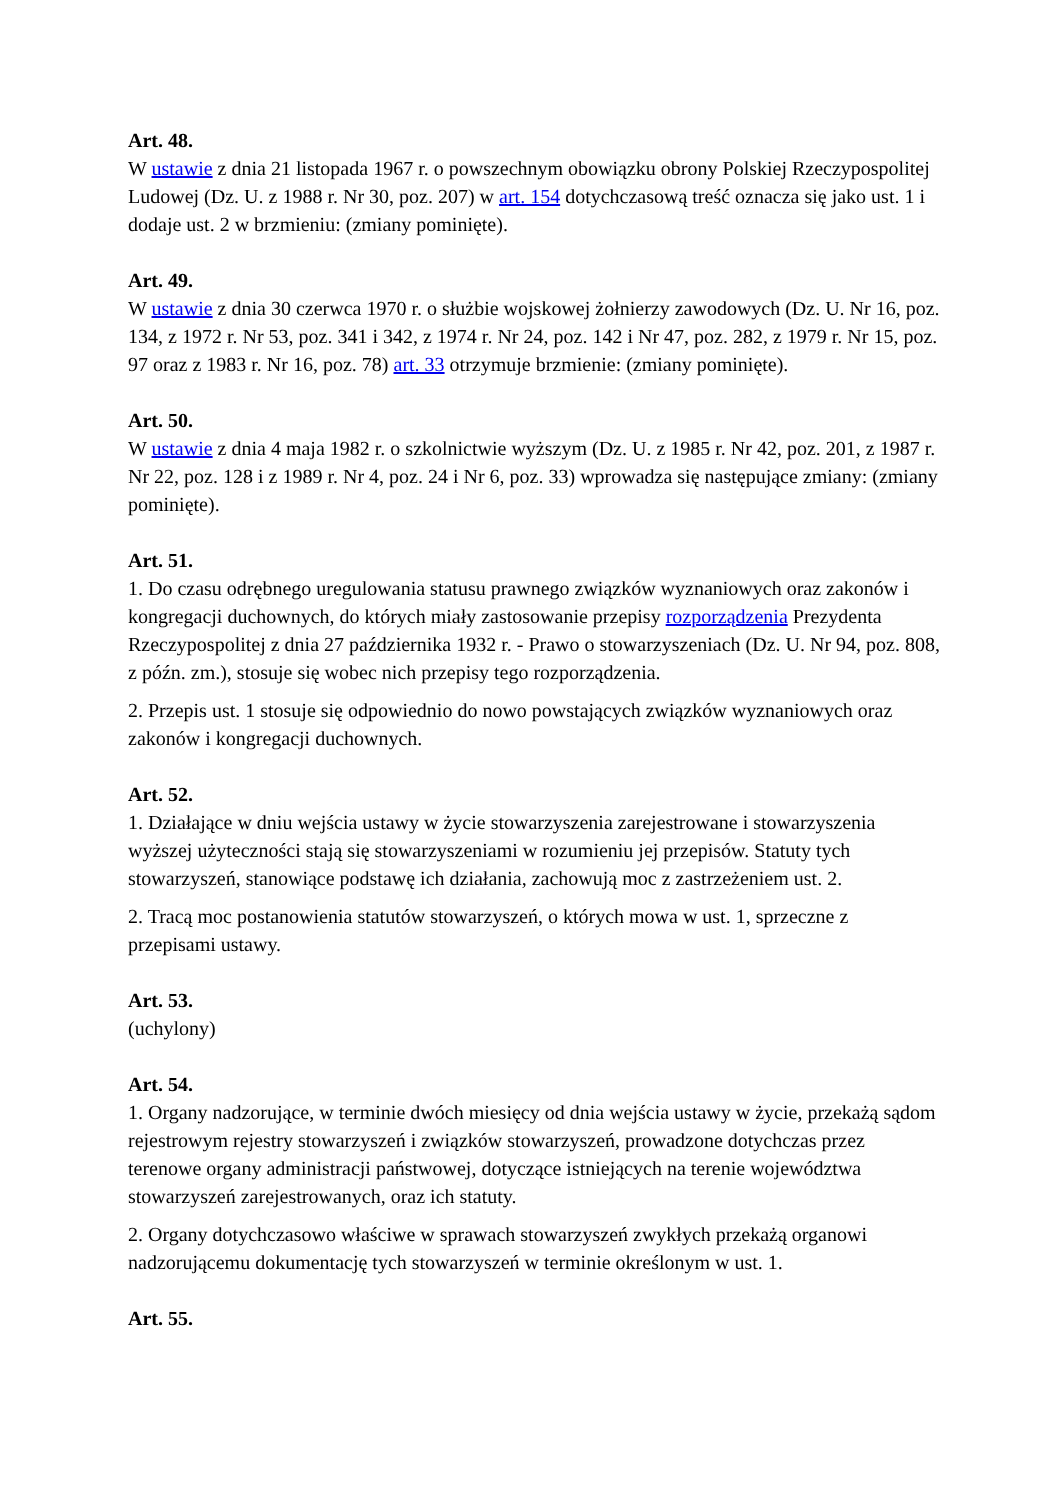Art. 48.
W ustawie z dnia 21 listopada 1967 r. o powszechnym obowiązku obrony Polskiej Rzeczypospolitej Ludowej (Dz. U. z 1988 r. Nr 30, poz. 207) w art. 154 dotychczasową treść oznacza się jako ust. 1 i dodaje ust. 2 w brzmieniu: (zmiany pominięte).
Art. 49.
W ustawie z dnia 30 czerwca 1970 r. o służbie wojskowej żołnierzy zawodowych (Dz. U. Nr 16, poz. 134, z 1972 r. Nr 53, poz. 341 i 342, z 1974 r. Nr 24, poz. 142 i Nr 47, poz. 282, z 1979 r. Nr 15, poz. 97 oraz z 1983 r. Nr 16, poz. 78) art. 33 otrzymuje brzmienie: (zmiany pominięte).
Art. 50.
W ustawie z dnia 4 maja 1982 r. o szkolnictwie wyższym (Dz. U. z 1985 r. Nr 42, poz. 201, z 1987 r. Nr 22, poz. 128 i z 1989 r. Nr 4, poz. 24 i Nr 6, poz. 33) wprowadza się następujące zmiany: (zmiany pominięte).
Art. 51.
1. Do czasu odrębnego uregulowania statusu prawnego związków wyznaniowych oraz zakonów i kongregacji duchownych, do których miały zastosowanie przepisy rozporządzenia Prezydenta Rzeczypospolitej z dnia 27 października 1932 r. - Prawo o stowarzyszeniach (Dz. U. Nr 94, poz. 808, z późn. zm.), stosuje się wobec nich przepisy tego rozporządzenia.
2. Przepis ust. 1 stosuje się odpowiednio do nowo powstających związków wyznaniowych oraz zakonów i kongregacji duchownych.
Art. 52.
1. Działające w dniu wejścia ustawy w życie stowarzyszenia zarejestrowane i stowarzyszenia wyższej użyteczności stają się stowarzyszeniami w rozumieniu jej przepisów. Statuty tych stowarzyszeń, stanowiące podstawę ich działania, zachowują moc z zastrzeżeniem ust. 2.
2. Tracą moc postanowienia statutów stowarzyszeń, o których mowa w ust. 1, sprzeczne z przepisami ustawy.
Art. 53.
(uchylony)
Art. 54.
1. Organy nadzorujące, w terminie dwóch miesięcy od dnia wejścia ustawy w życie, przekażą sądom rejestrowym rejestry stowarzyszeń i związków stowarzyszeń, prowadzone dotychczas przez terenowe organy administracji państwowej, dotyczące istniejących na terenie województwa stowarzyszeń zarejestrowanych, oraz ich statuty.
2. Organy dotychczasowo właściwe w sprawach stowarzyszeń zwykłych przekażą organowi nadzorującemu dokumentację tych stowarzyszeń w terminie określonym w ust. 1.
Art. 55.